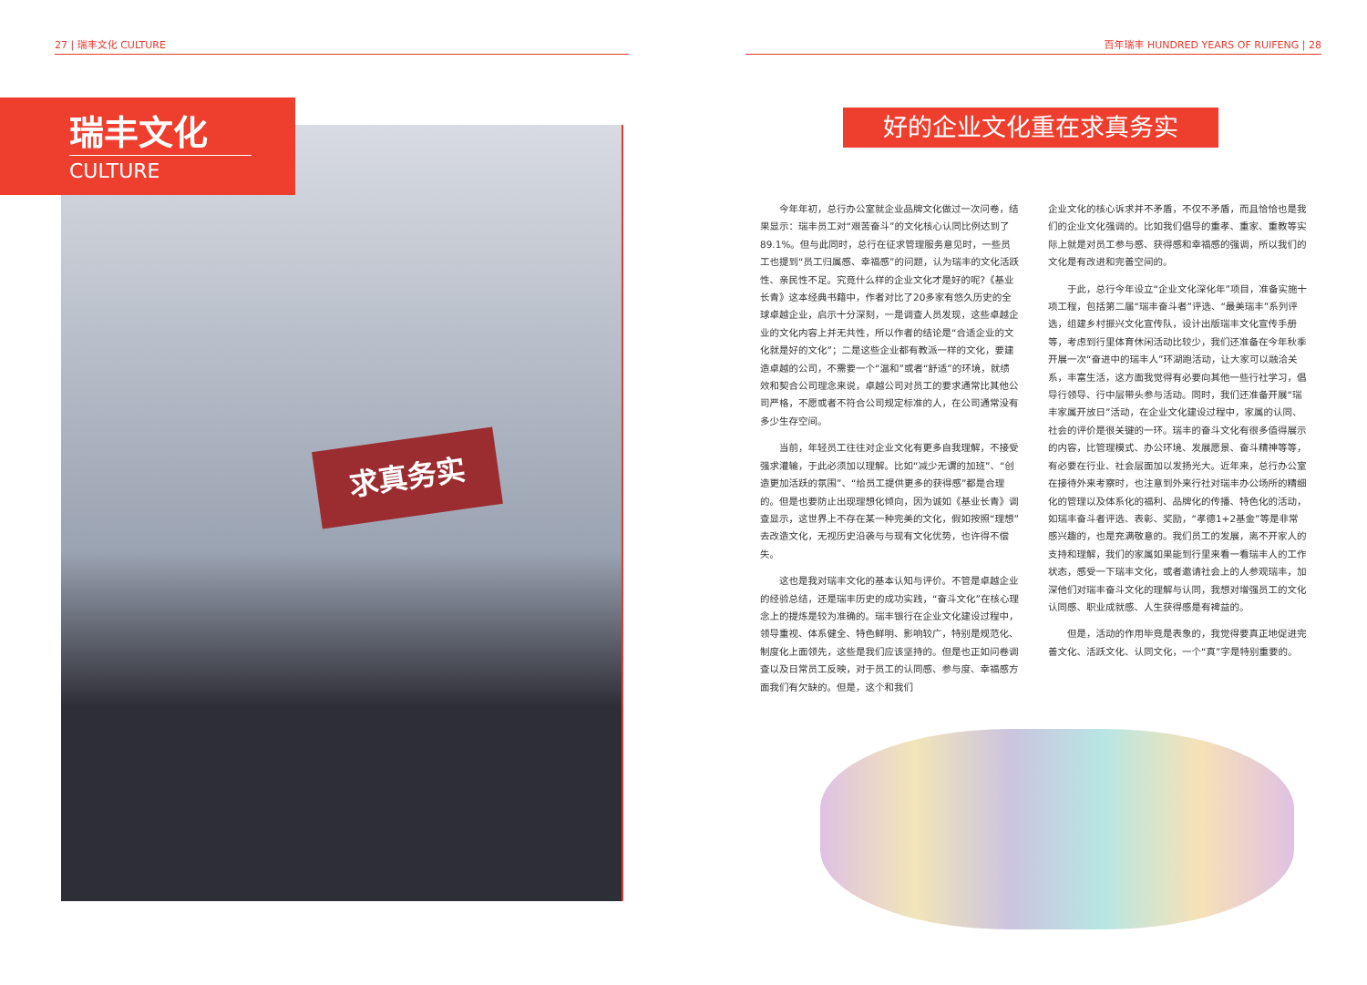27 | 瑞丰文化 CULTURE 百年瑞丰 HUNDRED YEARS OF RUIFENG | 28
求真务实
瑞丰文化
CULTURE
好的企业文化重在求真务实
今年年初，总行办公室就企业品牌文化做过一次问卷，结果显示：瑞丰员工对“艰苦奋斗”的文化核心认同比例达到了89.1%。但与此同时，总行在征求管理服务意见时，一些员工也提到“员工归属感、幸福感”的问题，认为瑞丰的文化活跃性、亲民性不足。究竟什么样的企业文化才是好的呢?《基业长青》这本经典书籍中，作者对比了20多家有悠久历史的全球卓越企业，启示十分深刻，一是调查人员发现，这些卓越企业的文化内容上并无共性，所以作者的结论是“合适企业的文化就是好的文化”；二是这些企业都有教派一样的文化，要建造卓越的公司，不需要一个“温和”或者“舒适”的环境，就绩效和契合公司理念来说，卓越公司对员工的要求通常比其他公司严格，不愿或者不符合公司规定标准的人，在公司通常没有多少生存空间。
当前，年轻员工往往对企业文化有更多自我理解，不接受强求灌输，于此必须加以理解。比如“减少无谓的加班”、“创造更加活跃的氛围”、“给员工提供更多的获得感”都是合理的。但是也要防止出现理想化倾向，因为诚如《基业长青》调查显示，这世界上不存在某一种完美的文化，假如按照“理想”去改造文化，无视历史沿袭与与现有文化优势，也许得不偿失。
这也是我对瑞丰文化的基本认知与评价。不管是卓越企业的经验总结，还是瑞丰历史的成功实践，“奋斗文化”在核心理念上的提炼是较为准确的。瑞丰银行在企业文化建设过程中，领导重视、体系健全、特色鲜明、影响较广，特别是规范化、制度化上面领先，这些是我们应该坚持的。但是也正如问卷调查以及日常员工反映，对于员工的认同感、参与度、幸福感方面我们有欠缺的。但是，这个和我们
企业文化的核心诉求并不矛盾，不仅不矛盾，而且恰恰也是我们的企业文化强调的。比如我们倡导的重孝、重家、重教等实际上就是对员工参与感、获得感和幸福感的强调，所以我们的文化是有改进和完善空间的。
于此，总行今年设立“企业文化深化年”项目，准备实施十项工程，包括第二届“瑞丰奋斗者”评选、“最美瑞丰”系列评选，组建乡村振兴文化宣传队，设计出版瑞丰文化宣传手册等，考虑到行里体育休闲活动比较少，我们还准备在今年秋季开展一次“奋进中的瑞丰人”环湖跑活动，让大家可以融洽关系，丰富生活，这方面我觉得有必要向其他一些行社学习，倡导行领导、行中层带头参与活动。同时，我们还准备开展“瑞丰家属开放日”活动，在企业文化建设过程中，家属的认同、社会的评价是很关键的一环。瑞丰的奋斗文化有很多值得展示的内容，比管理模式、办公环境、发展愿景、奋斗精神等等，有必要在行业、社会层面加以发扬光大。近年来，总行办公室在接待外来考察时，也注意到外来行社对瑞丰办公场所的精细化的管理以及体系化的福利、品牌化的传播、特色化的活动，如瑞丰奋斗者评选、表彰、奖励，“孝德1+2基金”等是非常感兴趣的，也是充满敬意的。我们员工的发展，离不开家人的支持和理解，我们的家属如果能到行里来看一看瑞丰人的工作状态，感受一下瑞丰文化，或者邀请社会上的人参观瑞丰，加深他们对瑞丰奋斗文化的理解与认同，我想对增强员工的文化认同感、职业成就感、人生获得感是有裨益的。
但是，活动的作用毕竟是表象的，我觉得要真正地促进完善文化、活跃文化、认同文化，一个“真”字是特别重要的。